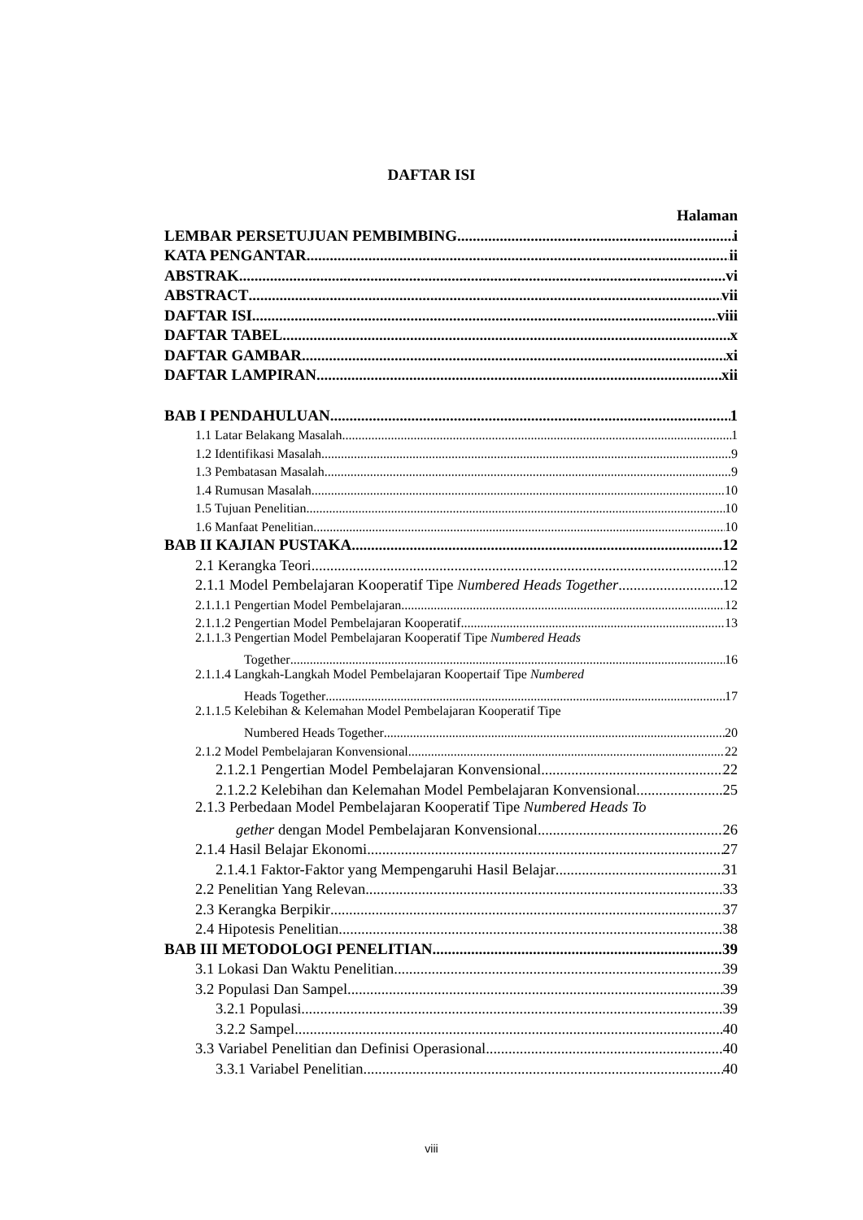DAFTAR ISI
Halaman
LEMBAR PERSETUJUAN PEMBIMBING i
KATA PENGANTAR ii
ABSTRAK vi
ABSTRACT vii
DAFTAR ISI viii
DAFTAR TABEL x
DAFTAR GAMBAR xi
DAFTAR LAMPIRAN xii
BAB I PENDAHULUAN 1
1.1 Latar Belakang Masalah 1
1.2 Identifikasi Masalah 9
1.3 Pembatasan Masalah 9
1.4 Rumusan Masalah 10
1.5 Tujuan Penelitian 10
1.6 Manfaat Penelitian 10
BAB II KAJIAN PUSTAKA 12
2.1 Kerangka Teori 12
2.1.1 Model Pembelajaran Kooperatif Tipe Numbered Heads Together 12
2.1.1.1 Pengertian Model Pembelajaran 12
2.1.1.2 Pengertian Model Pembelajaran Kooperatif 13
2.1.1.3 Pengertian Model Pembelajaran Kooperatif Tipe Numbered Heads
Together 16
2.1.1.4 Langkah-Langkah Model Pembelajaran Koopertaif Tipe Numbered
Heads Together 17
2.1.1.5 Kelebihan & Kelemahan Model Pembelajaran Kooperatif Tipe
Numbered Heads Together 20
2.1.2 Model Pembelajaran Konvensional 22
2.1.2.1 Pengertian Model Pembelajaran Konvensional 22
2.1.2.2 Kelebihan dan Kelemahan Model Pembelajaran Konvensional 25
2.1.3 Perbedaan Model Pembelajaran Kooperatif Tipe Numbered Heads To
gether dengan Model Pembelajaran Konvensional 26
2.1.4 Hasil Belajar Ekonomi 27
2.1.4.1 Faktor-Faktor yang Mempengaruhi Hasil Belajar 31
2.2 Penelitian Yang Relevan 33
2.3 Kerangka Berpikir 37
2.4 Hipotesis Penelitian 38
BAB III METODOLOGI PENELITIAN 39
3.1 Lokasi Dan Waktu Penelitian 39
3.2 Populasi Dan Sampel 39
3.2.1 Populasi 39
3.2.2 Sampel 40
3.3 Variabel Penelitian dan Definisi Operasional 40
3.3.1 Variabel Penelitian 40
viii